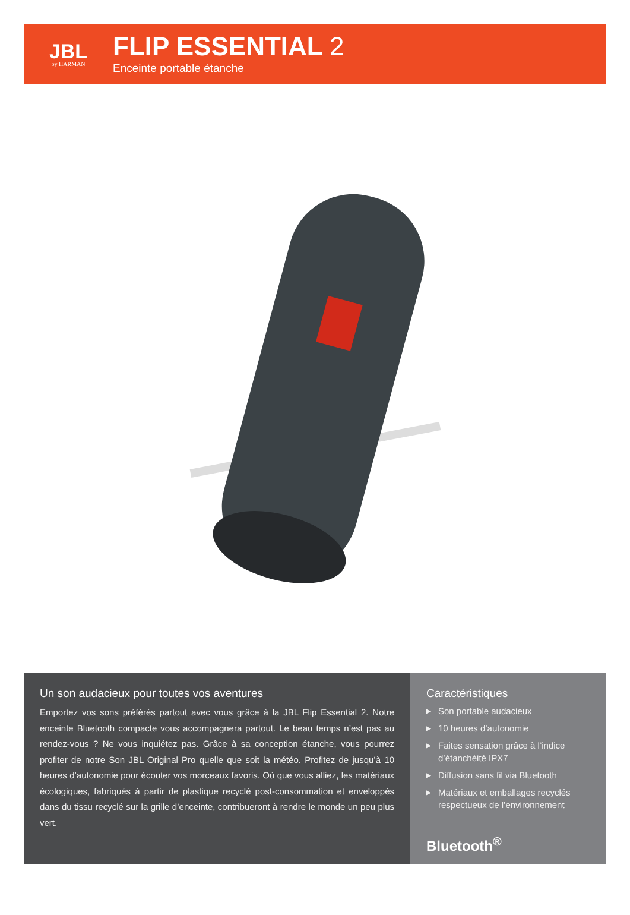JBL
by HARMAN
FLIP ESSENTIAL 2
Enceinte portable étanche
Un son audacieux pour toutes vos aventures
Emportez vos sons préférés partout avec vous grâce à la JBL Flip Essential 2. Notre enceinte Bluetooth compacte vous accompagnera partout. Le beau temps n’est pas au rendez-vous ? Ne vous inquiétez pas. Grâce à sa conception étanche, vous pourrez profiter de notre Son JBL Original Pro quelle que soit la météo. Profitez de jusqu’à 10 heures d’autonomie pour écouter vos morceaux favoris. Où que vous alliez, les matériaux écologiques, fabriqués à partir de plastique recyclé post-consommation et enveloppés dans du tissu recyclé sur la grille d’enceinte, contribueront à rendre le monde un peu plus vert.
Caractéristiques
▶ Son portable audacieux
▶ 10 heures d’autonomie
▶ Faites sensation grâce à l’indice d’étanchéité IPX7
▶ Diffusion sans fil via Bluetooth
▶ Matériaux et emballages recyclés respectueux de l’environnement
Bluetooth<sup>®</sup>